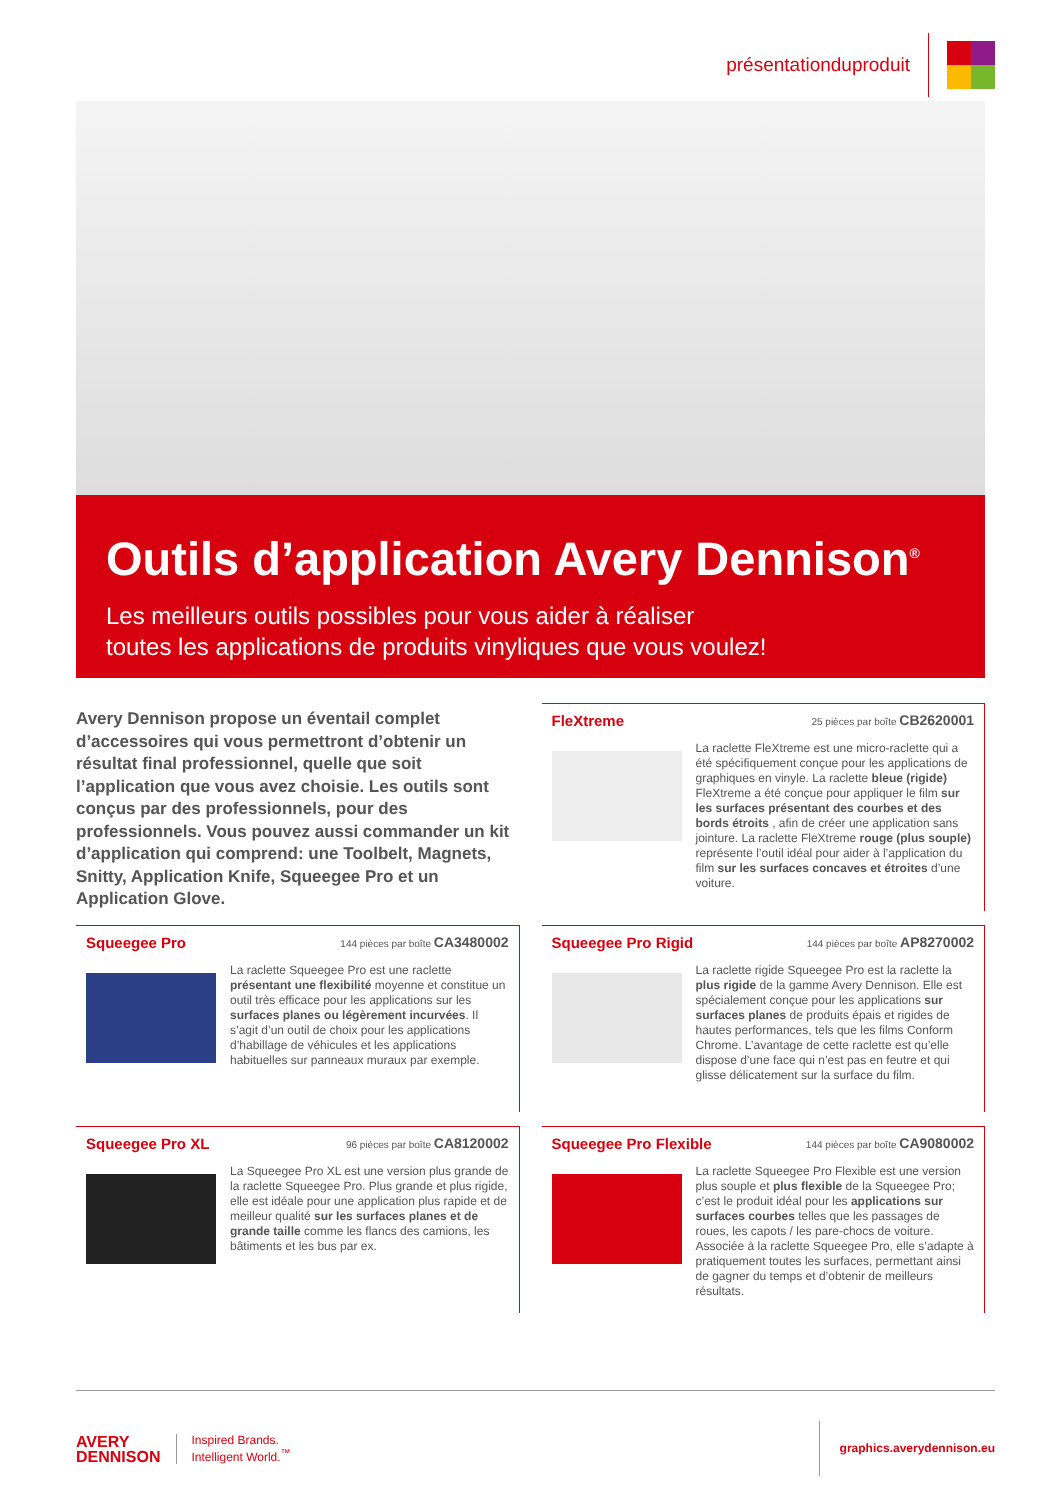présentationduproduit
Outils d’application Avery Dennison<sup>®</sup>
Les meilleurs outils possibles pour vous aider à réaliser
toutes les applications de produits vinyliques que vous voulez!
Avery Dennison propose un éventail complet d’accessoires qui vous permettront d’obtenir un résultat final professionnel, quelle que soit l’application que vous avez choisie. Les outils sont conçus par des professionnels, pour des professionnels. Vous pouvez aussi commander un kit d’application qui comprend: une Toolbelt, Magnets, Snitty, Application Knife, Squeegee Pro et un Application Glove.
FleXtreme 25 pièces par boîte CB2620001
La raclette FleXtreme est une micro-raclette qui a été spécifiquement conçue pour les applications de graphiques en vinyle. La raclette bleue (rigide) FleXtreme a été conçue pour appliquer le film sur les surfaces présentant des courbes et des bords étroits , afin de créer une application sans jointure. La raclette FleXtreme rouge (plus souple) représente l’outil idéal pour aider à l’application du film sur les surfaces concaves et étroites d’une voiture.
Squeegee Pro 144 pièces par boîte CA3480002
La raclette Squeegee Pro est une raclette présentant une flexibilité moyenne et constitue un outil très efficace pour les applications sur les surfaces planes ou légèrement incurvées. Il s’agit d’un outil de choix pour les applications d’habillage de véhicules et les applications habituelles sur panneaux muraux par exemple.
Squeegee Pro Rigid 144 pièces par boîte AP8270002
La raclette rigide Squeegee Pro est la raclette la plus rigide de la gamme Avery Dennison. Elle est spécialement conçue pour les applications sur surfaces planes de produits épais et rigides de hautes performances, tels que les films Conform Chrome. L’avantage de cette raclette est qu’elle dispose d’une face qui n’est pas en feutre et qui glisse délicatement sur la surface du film.
Squeegee Pro XL 96 pièces par boîte CA8120002
La Squeegee Pro XL est une version plus grande de la raclette Squeegee Pro. Plus grande et plus rigide, elle est idéale pour une application plus rapide et de meilleur qualité sur les surfaces planes et de grande taille comme les flancs des camions, les bâtiments et les bus par ex.
Squeegee Pro Flexible 144 pièces par boîte CA9080002
La raclette Squeegee Pro Flexible est une version plus souple et plus flexible de la Squeegee Pro; c’est le produit idéal pour les applications sur surfaces courbes telles que les passages de roues, les capots / les pare-chocs de voiture. Associée à la raclette Squeegee Pro, elle s’adapte à pratiquement toutes les surfaces, permettant ainsi de gagner du temps et d’obtenir de meilleurs résultats.
AVERY
DENNISON
Inspired Brands.
Intelligent World.<sup>™</sup>
graphics.averydennison.eu